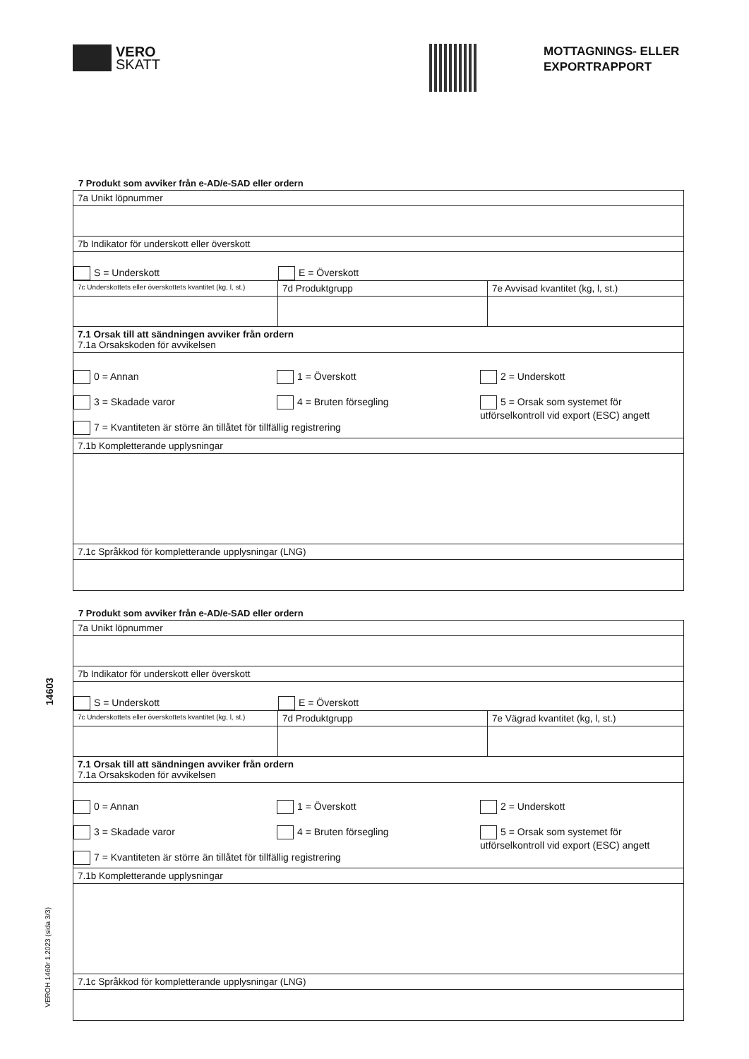VERO
SKATT
MOTTAGNINGS- ELLER
EXPORTRAPPORT
7 Produkt som avviker från e-AD/e-SAD eller ordern
7a Unikt löpnummer
7b Indikator för underskott eller överskott
S = Underskott E = Överskott
7c Underskottets eller överskottets kvantitet (kg, l, st.)
7d Produktgrupp 7e Avvisad kvantitet (kg, l, st.)
7.1 Orsak till att sändningen avviker från ordern
7.1a Orsakskoden för avvikelsen
0 = Annan 1 = Överskott 2 = Underskott
3 = Skadade varor 4 = Bruten försegling 5 = Orsak som systemet för utförselkontroll vid export (ESC) angett
7 = Kvantiteten är större än tillåtet för tillfällig registrering
7.1b Kompletterande upplysningar
7.1c Språkkod för kompletterande upplysningar (LNG)
7 Produkt som avviker från e-AD/e-SAD eller ordern
7a Unikt löpnummer
7b Indikator för underskott eller överskott
S = Underskott E = Överskott
7c Underskottets eller överskottets kvantitet (kg, l, st.)
7d Produktgrupp 7e Vägrad kvantitet (kg, l, st.)
7.1 Orsak till att sändningen avviker från ordern
7.1a Orsakskoden för avvikelsen
0 = Annan 1 = Överskott 2 = Underskott
3 = Skadade varor 4 = Bruten försegling 5 = Orsak som systemet för utförselkontroll vid export (ESC) angett
7 = Kvantiteten är större än tillåtet för tillfällig registrering
7.1b Kompletterande upplysningar
7.1c Språkkod för kompletterande upplysningar (LNG)
14603
VEROH 1460r 1.2023 (sida 3/3)